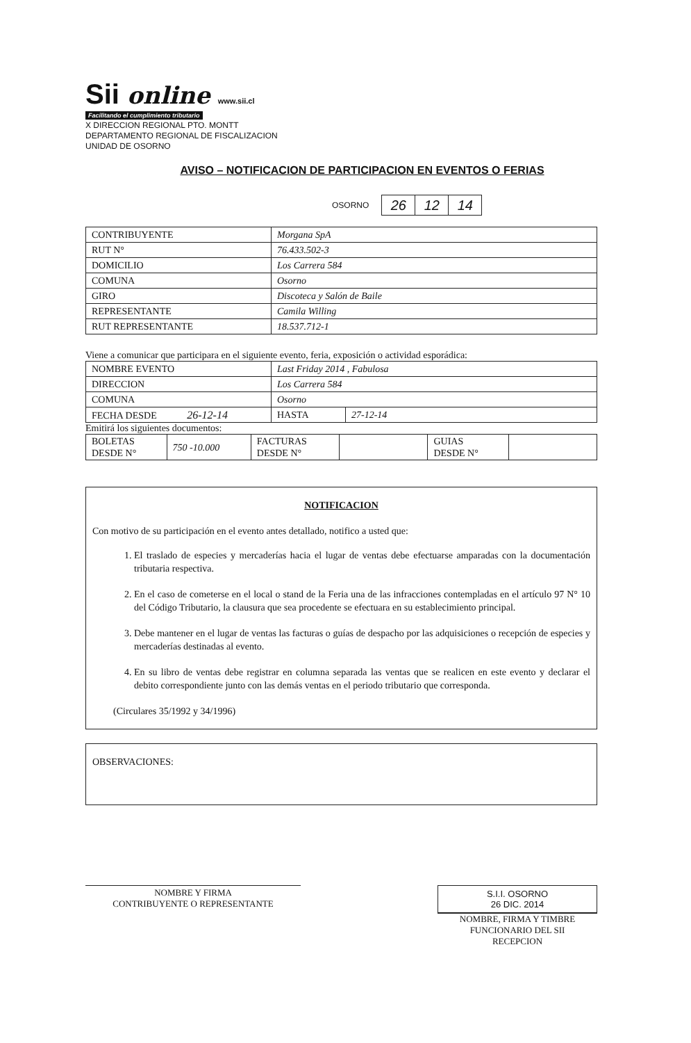Sii online www.sii.cl
Facilitando el cumplimiento tributario
X DIRECCION REGIONAL PTO. MONTT
DEPARTAMENTO REGIONAL DE FISCALIZACION
UNIDAD DE OSORNO
AVISO – NOTIFICACION DE PARTICIPACION EN EVENTOS O FERIAS
OSORNO
| 26 | 12 | 14 |
| CONTRIBUYENTE | Morgana SpA |
| RUT N° | 76.433.502-3 |
| DOMICILIO | Los Carrera 584 |
| COMUNA | Osorno |
| GIRO | Discoteca y Salón de Baile |
| REPRESENTANTE | Camila Willing |
| RUT REPRESENTANTE | 18.537.712-1 |
Viene a comunicar que participara en el siguiente evento, feria, exposición o actividad esporádica:
| NOMBRE EVENTO | Last Friday 2014 , Fabulosa | |
| DIRECCION | Los Carrera 584 | |
| COMUNA | Osorno | |
| FECHA DESDE 26-12-14 | HASTA | 27-12-14 |
Emitirá los siguientes documentos:
| BOLETAS DESDE N° | 750 -10.000 | FACTURAS DESDE N° | | GUIAS DESDE N° | |
NOTIFICACION
Con motivo de su participación en el evento antes detallado, notifico a usted que:
1. El traslado de especies y mercaderías hacia el lugar de ventas debe efectuarse amparadas con la documentación tributaria respectiva.
2. En el caso de cometerse en el local o stand de la Feria una de las infracciones contempladas en el artículo 97 N° 10 del Código Tributario, la clausura que sea procedente se efectuara en su establecimiento principal.
3. Debe mantener en el lugar de ventas las facturas o guías de despacho por las adquisiciones o recepción de especies y mercaderías destinadas al evento.
4. En su libro de ventas debe registrar en columna separada las ventas que se realicen en este evento y declarar el debito correspondiente junto con las demás ventas en el periodo tributario que corresponda.
(Circulares 35/1992 y 34/1996)
OBSERVACIONES:
NOMBRE Y FIRMA
CONTRIBUYENTE O REPRESENTANTE
S.I.I. OSORNO
26 DIC. 2014
NOMBRE, FIRMA Y TIMBRE
FUNCIONARIO DEL SII
RECEPCION